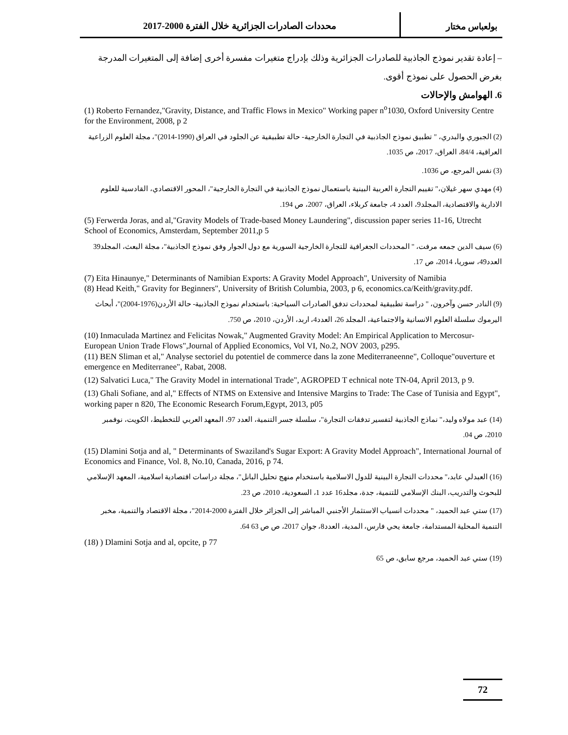بولعباس مختار محددات الصادرات الجزائرية خلال الفترة 2000-2017
– إعادة تقدير نموذج الجاذبية للصادرات الجزائرية وذلك بإدراج متغيرات مفسرة أخرى إضافة إلى المتغيرات المدرجة بغرض الحصول على نموذج أقوى.
6. الهوامش والإحالات
(1) Roberto Fernandez,"Gravity, Distance, and Traffic Flows in Mexico" Working paper n<sup>o</sup>1030, Oxford University Centre for the Environment, 2008, p 2
(2) الجبوري والبدري، " تطبيق نموذج الجاذبية في التجارة الخارجية- حالة تطبيقية عن الجلود في العراق (1990-2014)"، مجلة العلوم الزراعية العراقية، 84/4، العراق، 2017، ص 1035.
(3) نفس المرجع، ص 1036.
(4) مهدي سهر غيلان،" تقييم التجارة العربية البينية باستعمال نموذج الجاذبية في التجارة الخارجية"، المحور الاقتصادي، القادسية للعلوم الادارية والاقتصادية، المجلد9، العدد 4، جامعة كربلاء، العراق، 2007، ص 194.
(5) Ferwerda Joras, and al,"Gravity Models of Trade-based Money Laundering", discussion paper series 11-16, Utrecht School of Economics, Amsterdam, September 2011,p 5
(6) سيف الدين جمعه مرفت، " المحددات الجغرافية للتجارة الخارجية السورية مع دول الجوار وفق نموذج الجاذبية"، مجلة البعث، المجلد39 العدد49، سوريا، 2014، ص 17.
(7) Eita Hinaunye," Determinants of Namibian Exports: A Gravity Model Approach", University of Namibia
(8) Head Keith," Gravity for Beginners", University of British Columbia, 2003, p 6, economics.ca/Keith/gravity.pdf.
(9) النادر حسن وآخرون، " دراسة تطبيقية لمحددات تدفق الصادرات السياحية: باستخدام نموذج الجاذبية- حالة الأردن(1976-2004)"، أبحاث اليرموك سلسلة العلوم الانسانية والاجتماعية، المجلد 26، العدد4، اربد، الأردن، 2010، ص 750.
(10) Inmaculada Martinez and Felicitas Nowak," Augmented Gravity Model: An Empirical Application to Mercosur-European Union Trade Flows",Journal of Applied Economics, Vol VI, No.2, NOV 2003, p295.
(11) BEN Sliman et al," Analyse sectoriel du potentiel de commerce dans la zone Mediterraneenne", Colloque"ouverture et emergence en Mediterranee", Rabat, 2008.
(12) Salvatici Luca," The Gravity Model in international Trade", AGROPED T echnical note TN-04, April 2013, p 9.
(13) Ghali Sofiane, and al," Effects of NTMS on Extensive and Intensive Margins to Trade: The Case of Tunisia and Egypt", working paper n 820, The Economic Research Forum,Egypt, 2013, p05
(14) عبد مولاه وليد،" نماذج الجاذبية لتفسير تدفقات التجارة"، سلسلة جسر التنمية، العدد 97، المعهد العربي للتخطيط، الكويت، نوفمبر 2010، ص 04.
(15) Dlamini Sotja and al, " Determinants of Swaziland's Sugar Export: A Gravity Model Approach", International Journal of Economics and Finance, Vol. 8, No.10, Canada, 2016, p 74.
(16) العبدلي عابد،" محددات التجارة البينية للدول الاسلامية باستخدام منهج تحليل البانل"، مجلة دراسات اقتصادية اسلامية، المعهد الإسلامي للبحوث والتدريب، البنك الإسلامي للتنمية، جدة، مجلد16 عدد 1، السعودية، 2010، ص 23.
(17) ستي عبد الحميد، " محددات انسياب الاستثمار الأجنبي المباشر إلى الجزائر خلال الفترة 2000-2014"، مجلة الاقتصاد والتنمية، مخبر التنمية المحلية المستدامة، جامعة يحي فارس، المدية، العدد8، جوان 2017، ص ص 63 64.
(18) ) Dlamini Sotja and al, opcite, p 77
(19) ستي عبد الحميد، مرجع سابق، ص 65
72